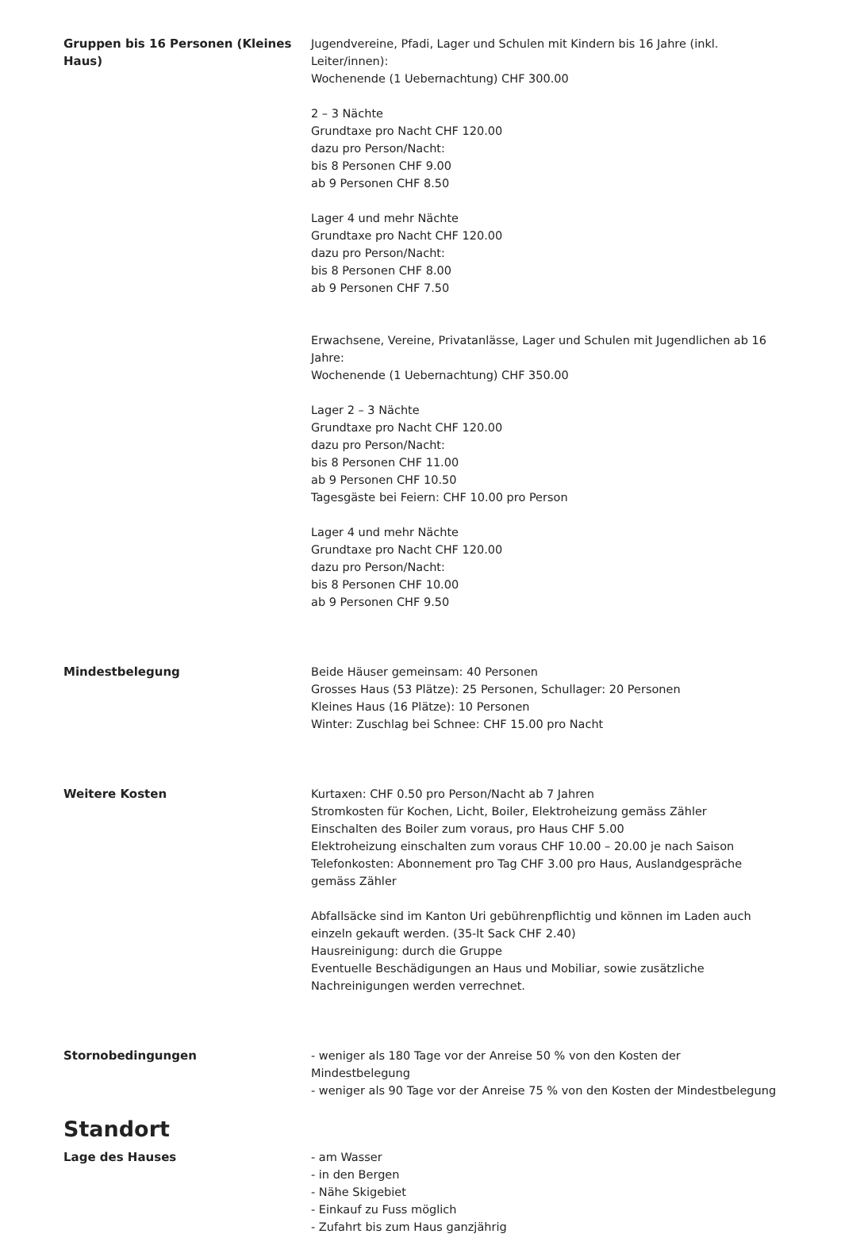Gruppen bis 16 Personen (Kleines Haus)
Jugendvereine, Pfadi, Lager und Schulen mit Kindern bis 16 Jahre (inkl. Leiter/innen):
Wochenende (1 Uebernachtung) CHF 300.00
2 – 3 Nächte
Grundtaxe pro Nacht CHF 120.00
dazu pro Person/Nacht:
bis 8 Personen CHF 9.00
ab 9 Personen CHF 8.50
Lager 4 und mehr Nächte
Grundtaxe pro Nacht CHF 120.00
dazu pro Person/Nacht:
bis 8 Personen CHF 8.00
ab 9 Personen CHF 7.50
Erwachsene, Vereine, Privatanlässe, Lager und Schulen mit Jugendlichen ab 16 Jahre:
Wochenende (1 Uebernachtung) CHF 350.00
Lager 2 – 3 Nächte
Grundtaxe pro Nacht CHF 120.00
dazu pro Person/Nacht:
bis 8 Personen CHF 11.00
ab 9 Personen CHF 10.50
Tagesgäste bei Feiern: CHF 10.00 pro Person
Lager 4 und mehr Nächte
Grundtaxe pro Nacht CHF 120.00
dazu pro Person/Nacht:
bis 8 Personen CHF 10.00
ab 9 Personen CHF 9.50
Mindestbelegung Beide Häuser gemeinsam: 40 Personen
Grosses Haus (53 Plätze): 25 Personen, Schullager: 20 Personen
Kleines Haus (16 Plätze): 10 Personen
Winter: Zuschlag bei Schnee: CHF 15.00 pro Nacht
Weitere Kosten Kurtaxen: CHF 0.50 pro Person/Nacht ab 7 Jahren
Stromkosten für Kochen, Licht, Boiler, Elektroheizung gemäss Zähler
Einschalten des Boiler zum voraus, pro Haus CHF 5.00
Elektroheizung einschalten zum voraus CHF 10.00 – 20.00 je nach Saison
Telefonkosten: Abonnement pro Tag CHF 3.00 pro Haus, Auslandgespräche gemäss Zähler
Abfallsäcke sind im Kanton Uri gebührenpflichtig und können im Laden auch einzeln gekauft werden. (35-lt Sack CHF 2.40)
Hausreinigung: durch die Gruppe
Eventuelle Beschädigungen an Haus und Mobiliar, sowie zusätzliche Nachreinigungen werden verrechnet.
Stornobedingungen - weniger als 180 Tage vor der Anreise 50 % von den Kosten der Mindestbelegung
- weniger als 90 Tage vor der Anreise 75 % von den Kosten der Mindestbelegung
Standort
Lage des Hauses - am Wasser
- in den Bergen
- Nähe Skigebiet
- Einkauf zu Fuss möglich
- Zufahrt bis zum Haus ganzjährig